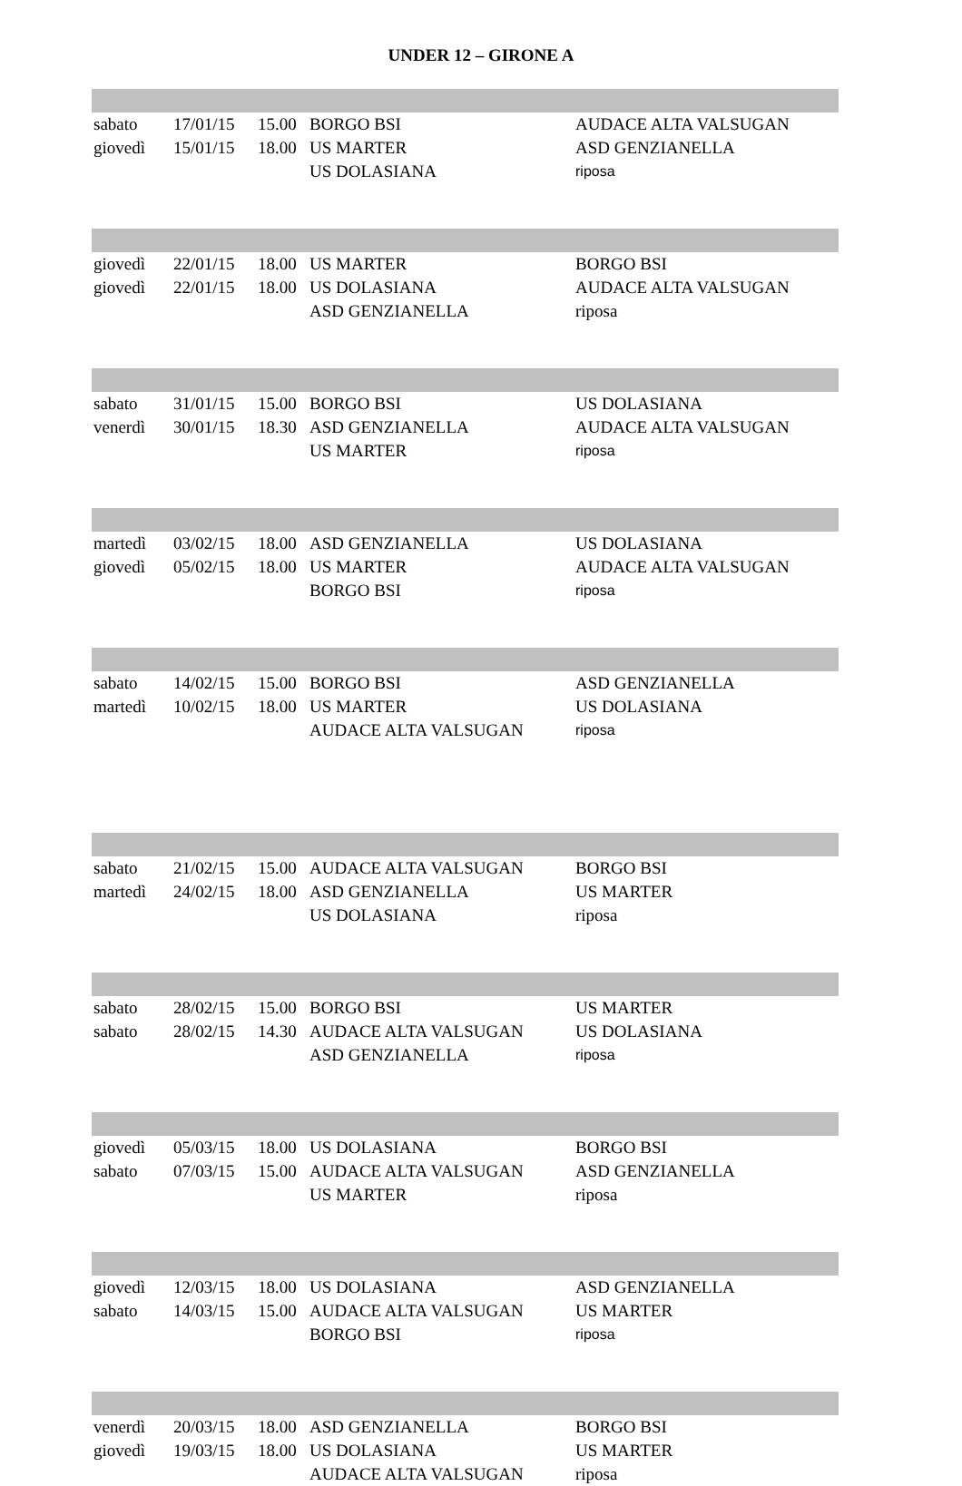UNDER 12 – GIRONE A
| sabato | 17/01/15 | 15.00 | BORGO BSI | AUDACE ALTA VALSUGAN |
| giovedì | 15/01/15 | 18.00 | US MARTER | ASD GENZIANELLA |
| | | | US DOLASIANA | riposa |
| giovedì | 22/01/15 | 18.00 | US MARTER | BORGO BSI |
| giovedì | 22/01/15 | 18.00 | US DOLASIANA | AUDACE ALTA VALSUGAN |
| | | | ASD GENZIANELLA | riposa |
| sabato | 31/01/15 | 15.00 | BORGO BSI | US DOLASIANA |
| venerdì | 30/01/15 | 18.30 | ASD GENZIANELLA | AUDACE ALTA VALSUGAN |
| | | | US MARTER | riposa |
| martedì | 03/02/15 | 18.00 | ASD GENZIANELLA | US DOLASIANA |
| giovedì | 05/02/15 | 18.00 | US MARTER | AUDACE ALTA VALSUGAN |
| | | | BORGO BSI | riposa |
| sabato | 14/02/15 | 15.00 | BORGO BSI | ASD GENZIANELLA |
| martedì | 10/02/15 | 18.00 | US MARTER | US DOLASIANA |
| | | | AUDACE ALTA VALSUGAN | riposa |
| sabato | 21/02/15 | 15.00 | AUDACE ALTA VALSUGAN | BORGO BSI |
| martedì | 24/02/15 | 18.00 | ASD GENZIANELLA | US MARTER |
| | | | US DOLASIANA | riposa |
| sabato | 28/02/15 | 15.00 | BORGO BSI | US MARTER |
| sabato | 28/02/15 | 14.30 | AUDACE ALTA VALSUGAN | US DOLASIANA |
| | | | ASD GENZIANELLA | riposa |
| giovedì | 05/03/15 | 18.00 | US DOLASIANA | BORGO BSI |
| sabato | 07/03/15 | 15.00 | AUDACE ALTA VALSUGAN | ASD GENZIANELLA |
| | | | US MARTER | riposa |
| giovedì | 12/03/15 | 18.00 | US DOLASIANA | ASD GENZIANELLA |
| sabato | 14/03/15 | 15.00 | AUDACE ALTA VALSUGAN | US MARTER |
| | | | BORGO BSI | riposa |
| venerdì | 20/03/15 | 18.00 | ASD GENZIANELLA | BORGO BSI |
| giovedì | 19/03/15 | 18.00 | US DOLASIANA | US MARTER |
| | | | AUDACE ALTA VALSUGAN | riposa |